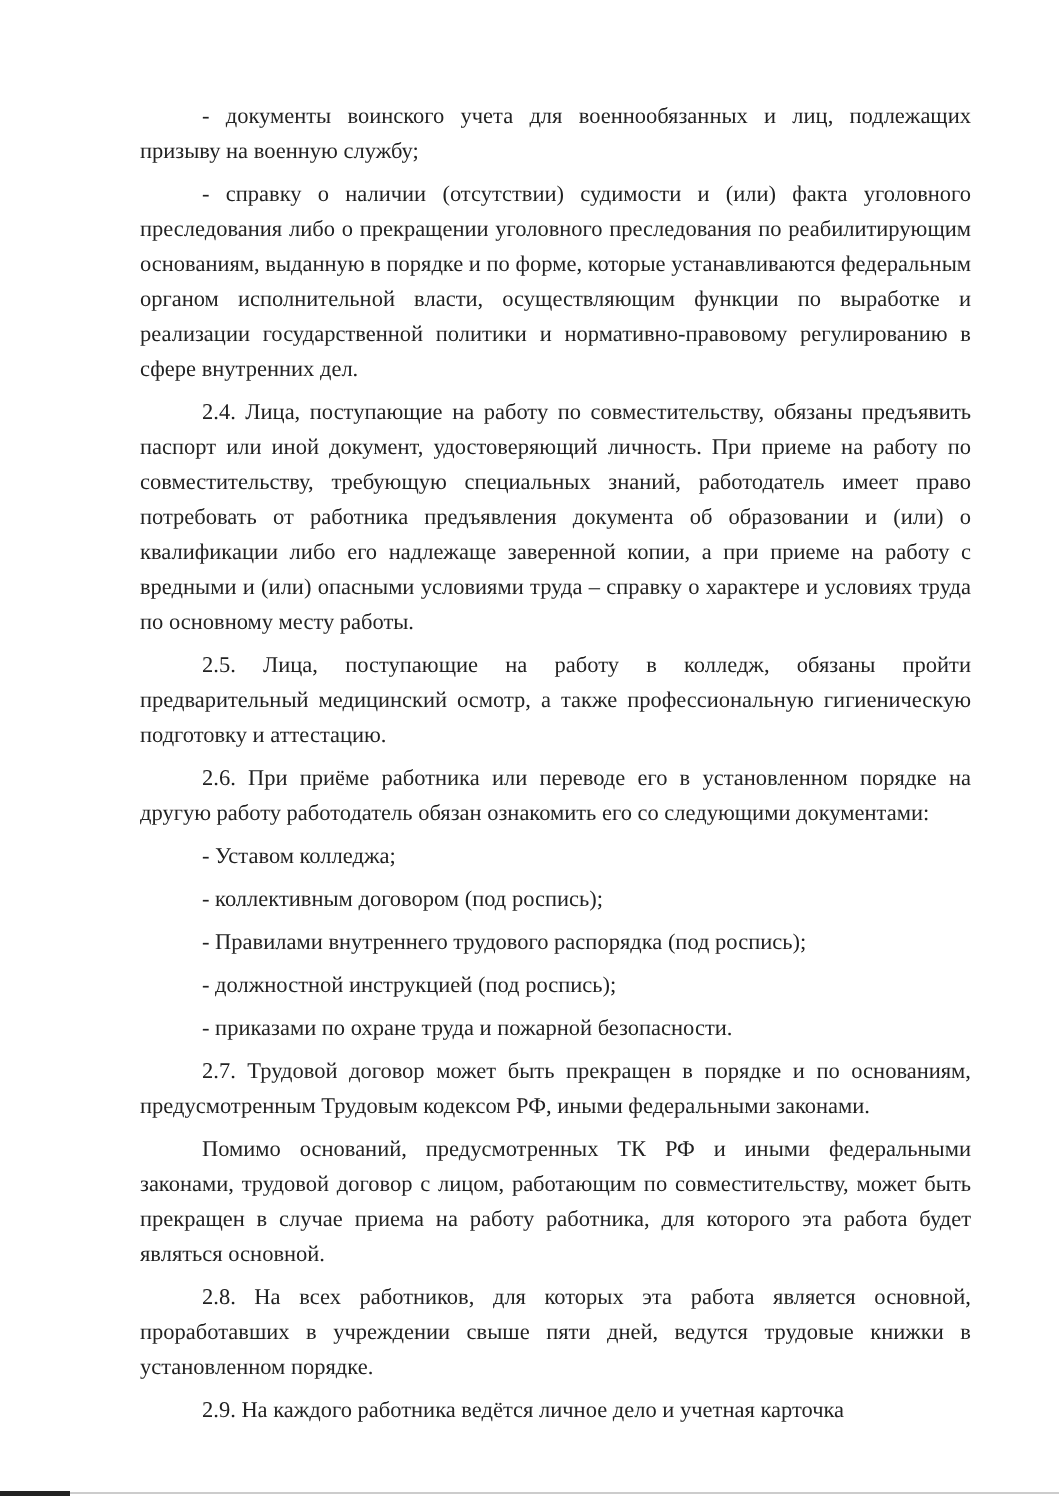- документы воинского учета для военнообязанных и лиц, подлежащих призыву на военную службу;
- справку о наличии (отсутствии) судимости и (или) факта уголовного преследования либо о прекращении уголовного преследования по реабилитирующим основаниям, выданную в порядке и по форме, которые устанавливаются федеральным органом исполнительной власти, осуществляющим функции по выработке и реализации государственной политики и нормативно-правовому регулированию в сфере внутренних дел.
2.4. Лица, поступающие на работу по совместительству, обязаны предъявить паспорт или иной документ, удостоверяющий личность. При приеме на работу по совместительству, требующую специальных знаний, работодатель имеет право потребовать от работника предъявления документа об образовании и (или) о квалификации либо его надлежаще заверенной копии, а при приеме на работу с вредными и (или) опасными условиями труда – справку о характере и условиях труда по основному месту работы.
2.5. Лица, поступающие на работу в колледж, обязаны пройти предварительный медицинский осмотр, а также профессиональную гигиеническую подготовку и аттестацию.
2.6. При приёме работника или переводе его в установленном порядке на другую работу работодатель обязан ознакомить его со следующими документами:
- Уставом колледжа;
- коллективным договором (под роспись);
- Правилами внутреннего трудового распорядка (под роспись);
- должностной инструкцией (под роспись);
- приказами по охране труда и пожарной безопасности.
2.7. Трудовой договор может быть прекращен в порядке и по основаниям, предусмотренным Трудовым кодексом РФ, иными федеральными законами.
Помимо оснований, предусмотренных ТК РФ и иными федеральными законами, трудовой договор с лицом, работающим по совместительству, может быть прекращен в случае приема на работу работника, для которого эта работа будет являться основной.
2.8. На всех работников, для которых эта работа является основной, проработавших в учреждении свыше пяти дней, ведутся трудовые книжки в установленном порядке.
2.9. На каждого работника ведётся личное дело и учетная карточка